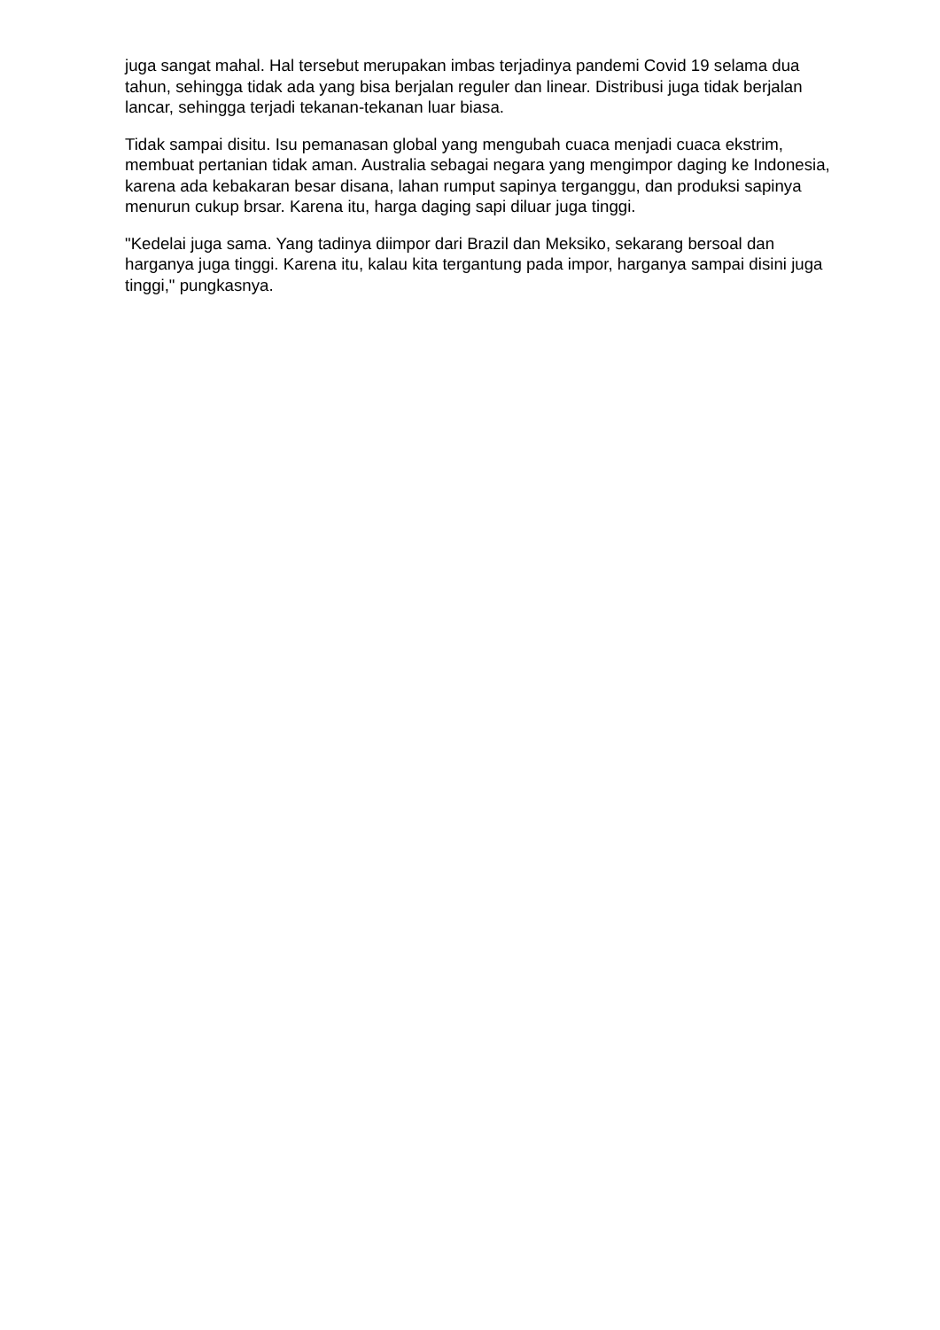juga sangat mahal. Hal tersebut merupakan imbas terjadinya pandemi Covid 19 selama dua tahun, sehingga tidak ada yang bisa berjalan reguler dan linear. Distribusi juga tidak berjalan lancar, sehingga terjadi tekanan-tekanan luar biasa.
Tidak sampai disitu. Isu pemanasan global yang mengubah cuaca menjadi cuaca ekstrim, membuat pertanian tidak aman. Australia sebagai negara yang mengimpor daging ke Indonesia, karena ada kebakaran besar disana, lahan rumput sapinya terganggu, dan produksi sapinya menurun cukup brsar. Karena itu, harga daging sapi diluar juga tinggi.
"Kedelai juga sama. Yang tadinya diimpor dari Brazil dan Meksiko, sekarang bersoal dan harganya juga tinggi. Karena itu, kalau kita tergantung pada impor, harganya sampai disini juga tinggi," pungkasnya.